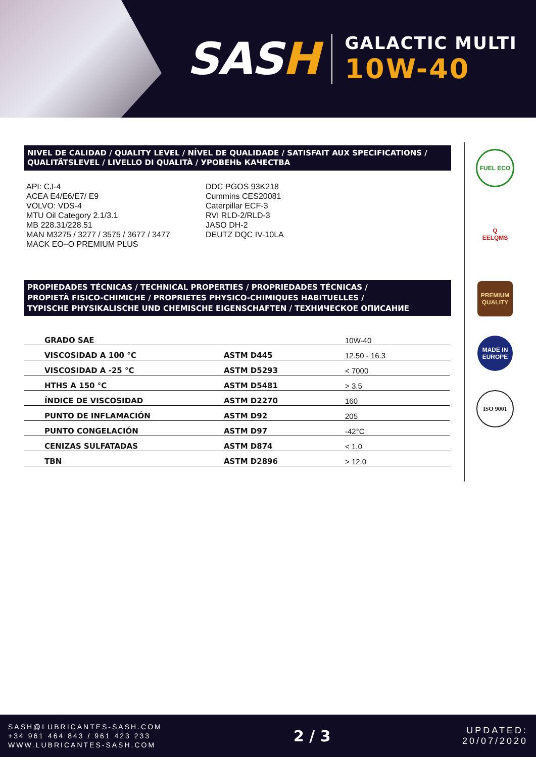SASH
GALACTIC MULTI
10W-40
NIVEL DE CALIDAD / QUALITY LEVEL / NÍVEL DE QUALIDADE / SATISFAIT AUX SPECIFICATIONS / QUALITÄTSLEVEL / LIVELLO DI QUALITÀ / УРОВЕНЬ КАЧЕСТВА
API: CJ-4
ACEA E4/E6/E7/ E9
VOLVO: VDS-4
MTU Oil Category 2.1/3.1
MB 228.31/228.51
MAN M3275 / 3277 / 3575 / 3677 / 3477
MACK EO–O PREMIUM PLUS
DDC PGOS 93K218
Cummins CES20081
Caterpillar ECF-3
RVI RLD-2/RLD-3
JASO DH-2
DEUTZ DQC IV-10LA
PROPIEDADES TÉCNICAS / TECHNICAL PROPERTIES / PROPRIEDADES TÉCNICAS /
PROPIETÀ FISICO-CHIMICHE / PROPRIETES PHYSICO-CHIMIQUES HABITUELLES /
TYPISCHE PHYSIKALISCHE UND CHEMISCHE EIGENSCHAFTEN / ТЕХНИЧЕСКОЕ ОПИСАНИЕ
| GRADO SAE | | 10W-40 |
| VISCOSIDAD A 100 °C | ASTM D445 | 12.50 - 16.3 |
| VISCOSIDAD A -25 °C | ASTM D5293 | < 7000 |
| HTHS A 150 °C | ASTM D5481 | > 3.5 |
| ÍNDICE DE VISCOSIDAD | ASTM D2270 | 160 |
| PUNTO DE INFLAMACIÓN | ASTM D92 | 205 |
| PUNTO CONGELACIÓN | ASTM D97 | -42°C |
| CENIZAS SULFATADAS | ASTM D874 | < 1.0 |
| TBN | ASTM D2896 | > 12.0 |
FUEL ECO
Q
EELQMS
PREMIUM QUALITY
MADE IN EUROPE
ISO 9001
SASH@LUBRICANTES-SASH.COM
+34 961 464 843 / 961 423 233
WWW.LUBRICANTES-SASH.COM
2 / 3
UPDATED:
20/07/2020